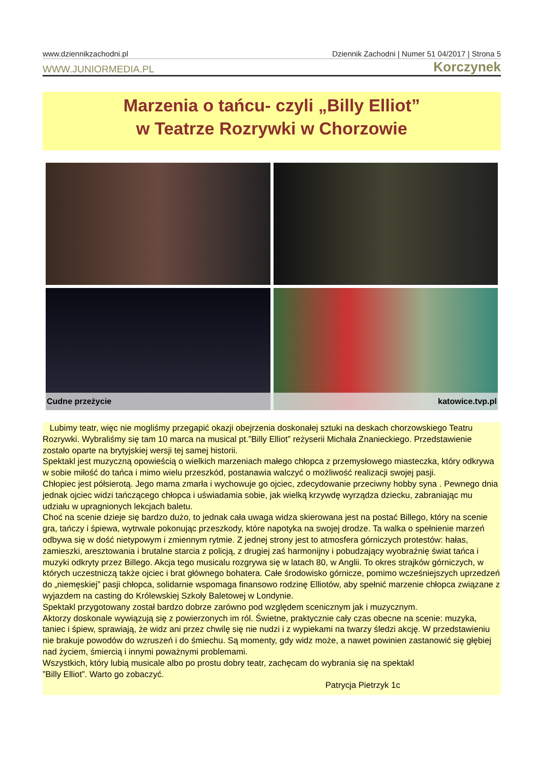www.dziennikzachodni.pl Dziennik Zachodni | Numer 51 04/2017 | Strona 5
WWW.JUNIORMEDIA.PL Korczynek
Marzenia o tańcu- czyli „Billy Elliot”
w Teatrze Rozrywki w Chorzowie
Cudne przeżycie katowice.tvp.pl
Lubimy teatr, więc nie mogliśmy przegapić okazji obejrzenia doskonałej sztuki na deskach chorzowskiego Teatru Rozrywki. Wybraliśmy się tam 10 marca na musical pt.”Billy Elliot” reżyserii Michała Znanieckiego. Przedstawienie zostało oparte na brytyjskiej wersji tej samej historii.
Spektakl jest muzyczną opowieścią o wielkich marzeniach małego chłopca z przemysłowego miasteczka, który odkrywa w sobie miłość do tańca i mimo wielu przeszkód, postanawia walczyć o możliwość realizacji swojej pasji.
Chłopiec jest półsierotą. Jego mama zmarła i wychowuje go ojciec, zdecydowanie przeciwny hobby syna . Pewnego dnia jednak ojciec widzi tańczącego chłopca i uświadamia sobie, jak wielką krzywdę wyrządza dziecku, zabraniając mu udziału w upragnionych lekcjach baletu.
Choć na scenie dzieje się bardzo dużo, to jednak cała uwaga widza skierowana jest na postać Billego, który na scenie gra, tańczy i śpiewa, wytrwale pokonując przeszkody, które napotyka na swojej drodze. Ta walka o spełnienie marzeń odbywa się w dość nietypowym i zmiennym rytmie. Z jednej strony jest to atmosfera górniczych protestów: hałas, zamieszki, aresztowania i brutalne starcia z policją, z drugiej zaś harmonijny i pobudzający wyobraźnię świat tańca i muzyki odkryty przez Billego. Akcja tego musicalu rozgrywa się w latach 80, w Anglii. To okres strajków górniczych, w których uczestniczą także ojciec i brat głównego bohatera. Całe środowisko górnicze, pomimo wcześniejszych uprzedzeń do „niemęskiej” pasji chłopca, solidarnie wspomaga finansowo rodzinę Elliotów, aby spełnić marzenie chłopca związane z wyjazdem na casting do Królewskiej Szkoły Baletowej w Londynie.
Spektakl przygotowany został bardzo dobrze zarówno pod względem scenicznym jak i muzycznym.
Aktorzy doskonale wywiązują się z powierzonych im ról. Świetne, praktycznie cały czas obecne na scenie: muzyka, taniec i śpiew, sprawiają, że widz ani przez chwilę się nie nudzi i z wypiekami na twarzy śledzi akcję. W przedstawieniu nie brakuje powodów do wzruszeń i do śmiechu. Są momenty, gdy widz może, a nawet powinien zastanowić się głębiej nad życiem, śmiercią i innymi poważnymi problemami.
Wszystkich, który lubią musicale albo po prostu dobry teatr, zachęcam do wybrania się na spektakl
”Billy Elliot”. Warto go zobaczyć.
Patrycja Pietrzyk 1c